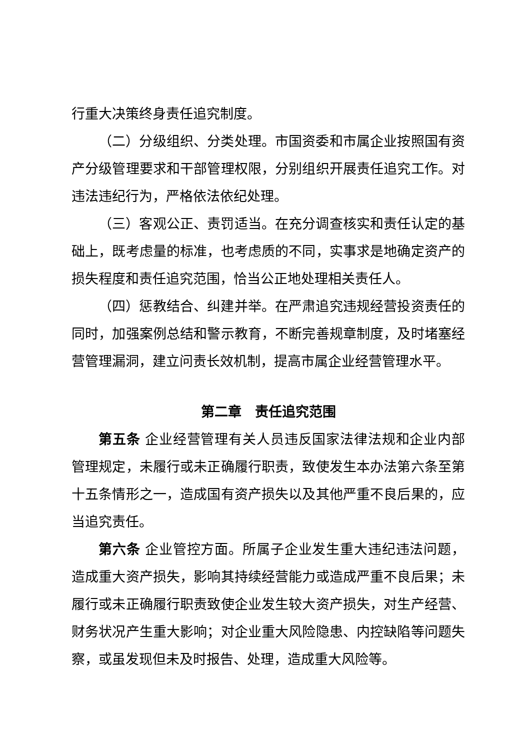行重大决策终身责任追究制度。
（二）分级组织、分类处理。市国资委和市属企业按照国有资产分级管理要求和干部管理权限，分别组织开展责任追究工作。对违法违纪行为，严格依法依纪处理。
（三）客观公正、责罚适当。在充分调查核实和责任认定的基础上，既考虑量的标准，也考虑质的不同，实事求是地确定资产的损失程度和责任追究范围，恰当公正地处理相关责任人。
（四）惩教结合、纠建并举。在严肃追究违规经营投资责任的同时，加强案例总结和警示教育，不断完善规章制度，及时堵塞经营管理漏洞，建立问责长效机制，提高市属企业经营管理水平。
第二章　责任追究范围
第五条 企业经营管理有关人员违反国家法律法规和企业内部管理规定，未履行或未正确履行职责，致使发生本办法第六条至第十五条情形之一，造成国有资产损失以及其他严重不良后果的，应当追究责任。
第六条 企业管控方面。所属子企业发生重大违纪违法问题，造成重大资产损失，影响其持续经营能力或造成严重不良后果；未履行或未正确履行职责致使企业发生较大资产损失，对生产经营、财务状况产生重大影响；对企业重大风险隐患、内控缺陷等问题失察，或虽发现但未及时报告、处理，造成重大风险等。